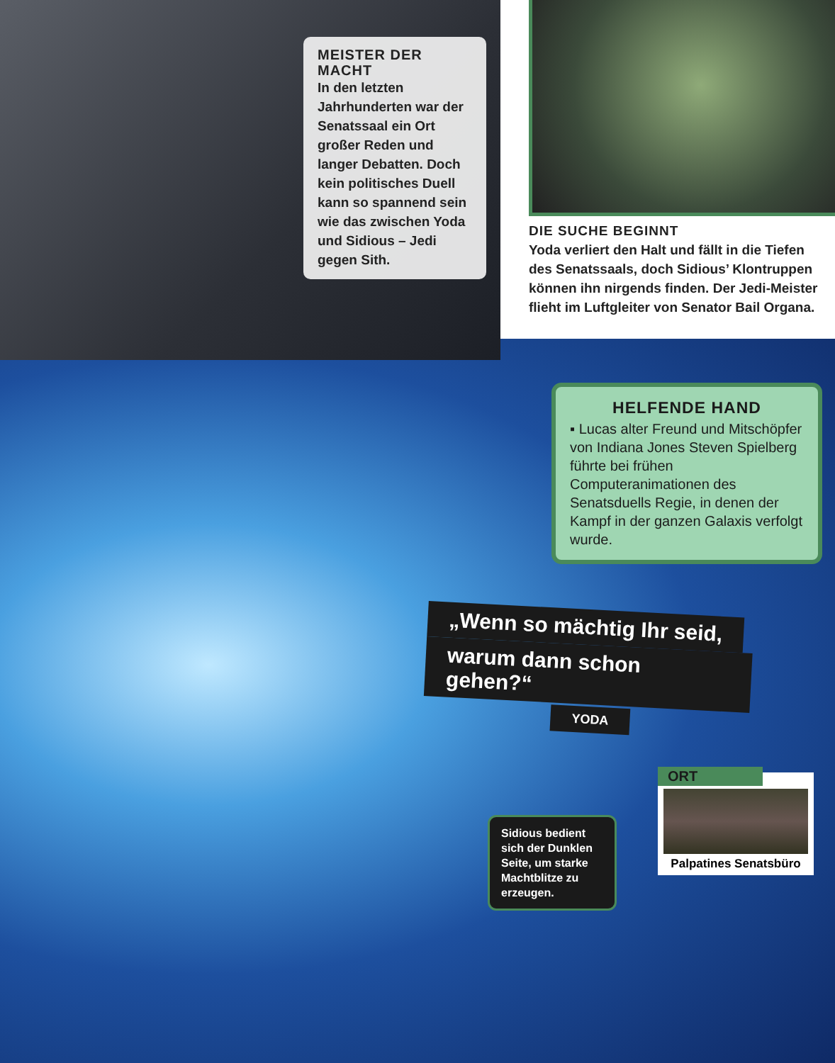MEISTER DER MACHT
In den letzten Jahrhunderten war der Senatssaal ein Ort großer Reden und langer Debatten. Doch kein politisches Duell kann so spannend sein wie das zwischen Yoda und Sidious – Jedi gegen Sith.
DIE SUCHE BEGINNT
Yoda verliert den Halt und fällt in die Tiefen des Senatssaals, doch Sidious’ Klontruppen können ihn nirgends finden. Der Jedi-Meister flieht im Luftgleiter von Senator Bail Organa.
HELFENDE HAND
▪ Lucas alter Freund und Mitschöpfer von Indiana Jones Steven Spielberg führte bei frühen Computeranimationen des Senatsduells Regie, in denen der Kampf in der ganzen Galaxis verfolgt wurde.
„Wenn so mächtig Ihr seid,
warum dann schon gehen?“
YODA
Sidious bedient sich der Dunklen Seite, um starke Machtblitze zu erzeugen.
ORT
Palpatines Senatsbüro